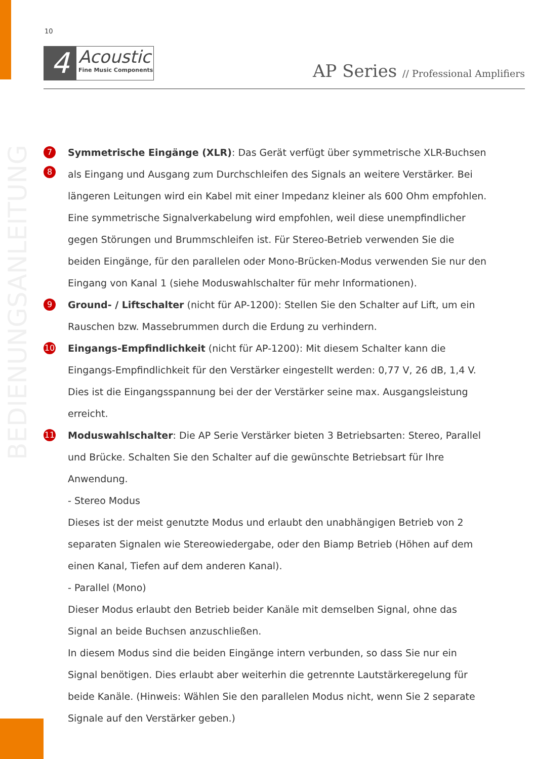10
4
Acoustic
Fine Music Components
AP Series // Professional Amplifiers
BEDIENUNGSANLEITUNG
7
8
Symmetrische Eingänge (XLR): Das Gerät verfügt über symmetrische XLR-Buchsen als Eingang und Ausgang zum Durchschleifen des Signals an weitere Verstärker. Bei längeren Leitungen wird ein Kabel mit einer Impedanz kleiner als 600 Ohm empfohlen. Eine symmetrische Signalverkabelung wird empfohlen, weil diese unempfindlicher gegen Störungen und Brummschleifen ist. Für Stereo-Betrieb verwenden Sie die beiden Eingänge, für den parallelen oder Mono-Brücken-Modus verwenden Sie nur den Eingang von Kanal 1 (siehe Moduswahlschalter für mehr Informationen).
9
Ground- / Liftschalter (nicht für AP-1200): Stellen Sie den Schalter auf Lift, um ein Rauschen bzw. Massebrummen durch die Erdung zu verhindern.
10
Eingangs-Empfindlichkeit (nicht für AP-1200): Mit diesem Schalter kann die Eingangs-Empfindlichkeit für den Verstärker eingestellt werden: 0,77 V, 26 dB, 1,4 V. Dies ist die Eingangsspannung bei der der Verstärker seine max. Ausgangsleistung erreicht.
11
Moduswahlschalter: Die AP Serie Verstärker bieten 3 Betriebsarten: Stereo, Parallel und Brücke. Schalten Sie den Schalter auf die gewünschte Betriebsart für Ihre Anwendung.
- Stereo Modus
Dieses ist der meist genutzte Modus und erlaubt den unabhängigen Betrieb von 2 separaten Signalen wie Stereowiedergabe, oder den Biamp Betrieb (Höhen auf dem einen Kanal, Tiefen auf dem anderen Kanal).
- Parallel (Mono)
Dieser Modus erlaubt den Betrieb beider Kanäle mit demselben Signal, ohne das Signal an beide Buchsen anzuschließen.
In diesem Modus sind die beiden Eingänge intern verbunden, so dass Sie nur ein Signal benötigen. Dies erlaubt aber weiterhin die getrennte Lautstärkeregelung für beide Kanäle. (Hinweis: Wählen Sie den parallelen Modus nicht, wenn Sie 2 separate Signale auf den Verstärker geben.)